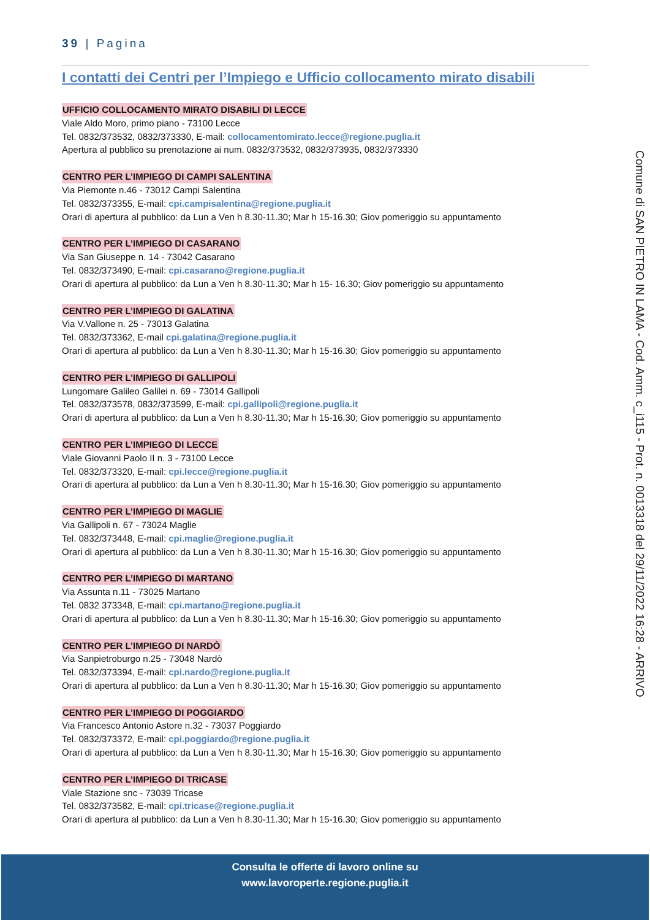39 | Pagina
I contatti dei Centri per l’Impiego e Ufficio collocamento mirato disabili
UFFICIO COLLOCAMENTO MIRATO DISABILI DI LECCE
Viale Aldo Moro, primo piano - 73100 Lecce
Tel. 0832/373532, 0832/373330, E-mail: collocamentomirato.lecce@regione.puglia.it
Apertura al pubblico su prenotazione ai num. 0832/373532, 0832/373935, 0832/373330
CENTRO PER L’IMPIEGO DI CAMPI SALENTINA
Via Piemonte n.46 - 73012 Campi Salentina
Tel. 0832/373355, E-mail: cpi.campisalentina@regione.puglia.it
Orari di apertura al pubblico: da Lun a Ven h 8.30-11.30; Mar h 15-16.30; Giov pomeriggio su appuntamento
CENTRO PER L’IMPIEGO DI CASARANO
Via San Giuseppe n. 14 - 73042 Casarano
Tel. 0832/373490, E-mail: cpi.casarano@regione.puglia.it
Orari di apertura al pubblico: da Lun a Ven h 8.30-11.30; Mar h 15- 16.30; Giov pomeriggio su appuntamento
CENTRO PER L’IMPIEGO DI GALATINA
Via V.Vallone n. 25 - 73013 Galatina
Tel. 0832/373362, E-mail cpi.galatina@regione.puglia.it
Orari di apertura al pubblico: da Lun a Ven h 8.30-11.30; Mar h 15-16.30; Giov pomeriggio su appuntamento
CENTRO PER L’IMPIEGO DI GALLIPOLI
Lungomare Galileo Galilei n. 69 - 73014 Gallipoli
Tel. 0832/373578, 0832/373599, E-mail: cpi.gallipoli@regione.puglia.it
Orari di apertura al pubblico: da Lun a Ven h 8.30-11.30; Mar h 15-16.30; Giov pomeriggio su appuntamento
CENTRO PER L’IMPIEGO DI LECCE
Viale Giovanni Paolo II n. 3 - 73100 Lecce
Tel. 0832/373320, E-mail: cpi.lecce@regione.puglia.it
Orari di apertura al pubblico: da Lun a Ven h 8.30-11.30; Mar h 15-16.30; Giov pomeriggio su appuntamento
CENTRO PER L’IMPIEGO DI MAGLIE
Via Gallipoli n. 67 - 73024 Maglie
Tel. 0832/373448, E-mail: cpi.maglie@regione.puglia.it
Orari di apertura al pubblico: da Lun a Ven h 8.30-11.30; Mar h 15-16.30; Giov pomeriggio su appuntamento
CENTRO PER L’IMPIEGO DI MARTANO
Via Assunta n.11 - 73025 Martano
Tel. 0832 373348, E-mail: cpi.martano@regione.puglia.it
Orari di apertura al pubblico: da Lun a Ven h 8.30-11.30; Mar h 15-16.30; Giov pomeriggio su appuntamento
CENTRO PER L’IMPIEGO DI NARDÒ
Via Sanpietroburgo n.25 - 73048 Nardò
Tel. 0832/373394, E-mail: cpi.nardo@regione.puglia.it
Orari di apertura al pubblico: da Lun a Ven h 8.30-11.30; Mar h 15-16.30; Giov pomeriggio su appuntamento
CENTRO PER L’IMPIEGO DI POGGIARDO
Via Francesco Antonio Astore n.32 - 73037 Poggiardo
Tel. 0832/373372, E-mail: cpi.poggiardo@regione.puglia.it
Orari di apertura al pubblico: da Lun a Ven h 8.30-11.30; Mar h 15-16.30; Giov pomeriggio su appuntamento
CENTRO PER L’IMPIEGO DI TRICASE
Viale Stazione snc - 73039 Tricase
Tel. 0832/373582, E-mail: cpi.tricase@regione.puglia.it
Orari di apertura al pubblico: da Lun a Ven h 8.30-11.30; Mar h 15-16.30; Giov pomeriggio su appuntamento
Comune di SAN PIETRO IN LAMA - Cod. Amm. c_i115 - Prot. n. 0013318 del 29/11/2022 16:28 - ARRIVO
Consulta le offerte di lavoro online su
www.lavoroperte.regione.puglia.it